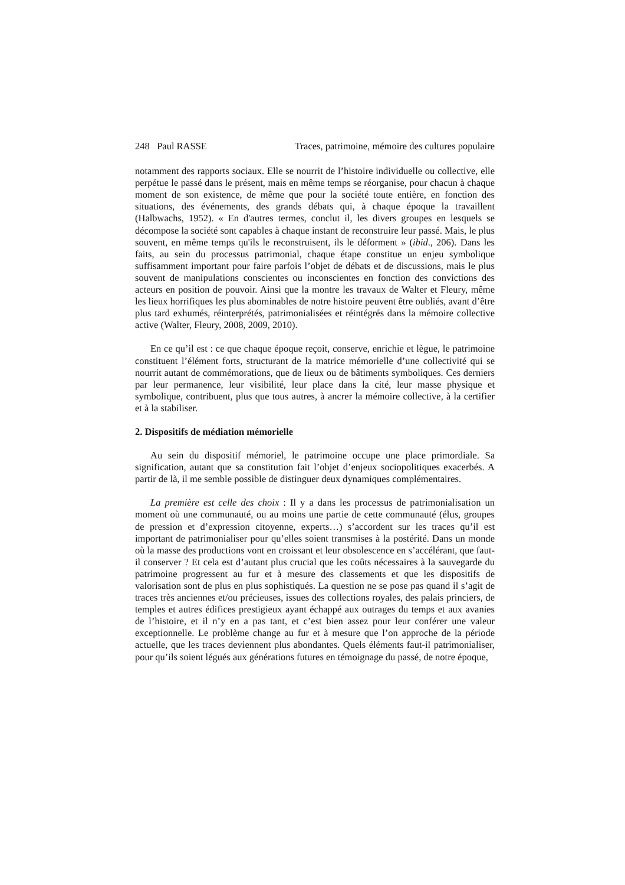248 Paul RASSE Traces, patrimoine, mémoire des cultures populaire
notamment des rapports sociaux. Elle se nourrit de l’histoire individuelle ou collective, elle perpétue le passé dans le présent, mais en même temps se réorganise, pour chacun à chaque moment de son existence, de même que pour la société toute entière, en fonction des situations, des événements, des grands débats qui, à chaque époque la travaillent (Halbwachs, 1952). « En d'autres termes, conclut il, les divers groupes en lesquels se décompose la société sont capables à chaque instant de reconstruire leur passé. Mais, le plus souvent, en même temps qu'ils le reconstruisent, ils le déforment » (ibid., 206). Dans les faits, au sein du processus patrimonial, chaque étape constitue un enjeu symbolique suffisamment important pour faire parfois l’objet de débats et de discussions, mais le plus souvent de manipulations conscientes ou inconscientes en fonction des convictions des acteurs en position de pouvoir. Ainsi que la montre les travaux de Walter et Fleury, même les lieux horrifiques les plus abominables de notre histoire peuvent être oubliés, avant d’être plus tard exhumés, réinterprétés, patrimonialisées et réintégrés dans la mémoire collective active (Walter, Fleury, 2008, 2009, 2010).
En ce qu’il est : ce que chaque époque reçoit, conserve, enrichie et lègue, le patrimoine constituent l’élément forts, structurant de la matrice mémorielle d’une collectivité qui se nourrit autant de commémorations, que de lieux ou de bâtiments symboliques. Ces derniers par leur permanence, leur visibilité, leur place dans la cité, leur masse physique et symbolique, contribuent, plus que tous autres, à ancrer la mémoire collective, à la certifier et à la stabiliser.
2. Dispositifs de médiation mémorielle
Au sein du dispositif mémoriel, le patrimoine occupe une place primordiale. Sa signification, autant que sa constitution fait l’objet d’enjeux sociopolitiques exacerbés. A partir de là, il me semble possible de distinguer deux dynamiques complémentaires.
La première est celle des choix : Il y a dans les processus de patrimonialisation un moment où une communauté, ou au moins une partie de cette communauté (élus, groupes de pression et d’expression citoyenne, experts…) s’accordent sur les traces qu’il est important de patrimonialiser pour qu’elles soient transmises à la postérité. Dans un monde où la masse des productions vont en croissant et leur obsolescence en s’accélérant, que faut-il conserver ? Et cela est d’autant plus crucial que les coûts nécessaires à la sauvegarde du patrimoine progressent au fur et à mesure des classements et que les dispositifs de valorisation sont de plus en plus sophistiqués. La question ne se pose pas quand il s’agit de traces très anciennes et/ou précieuses, issues des collections royales, des palais princiers, de temples et autres édifices prestigieux ayant échappé aux outrages du temps et aux avanies de l’histoire, et il n’y en a pas tant, et c’est bien assez pour leur conférer une valeur exceptionnelle. Le problème change au fur et à mesure que l’on approche de la période actuelle, que les traces deviennent plus abondantes. Quels éléments faut-il patrimonialiser, pour qu’ils soient légués aux générations futures en témoignage du passé, de notre époque,